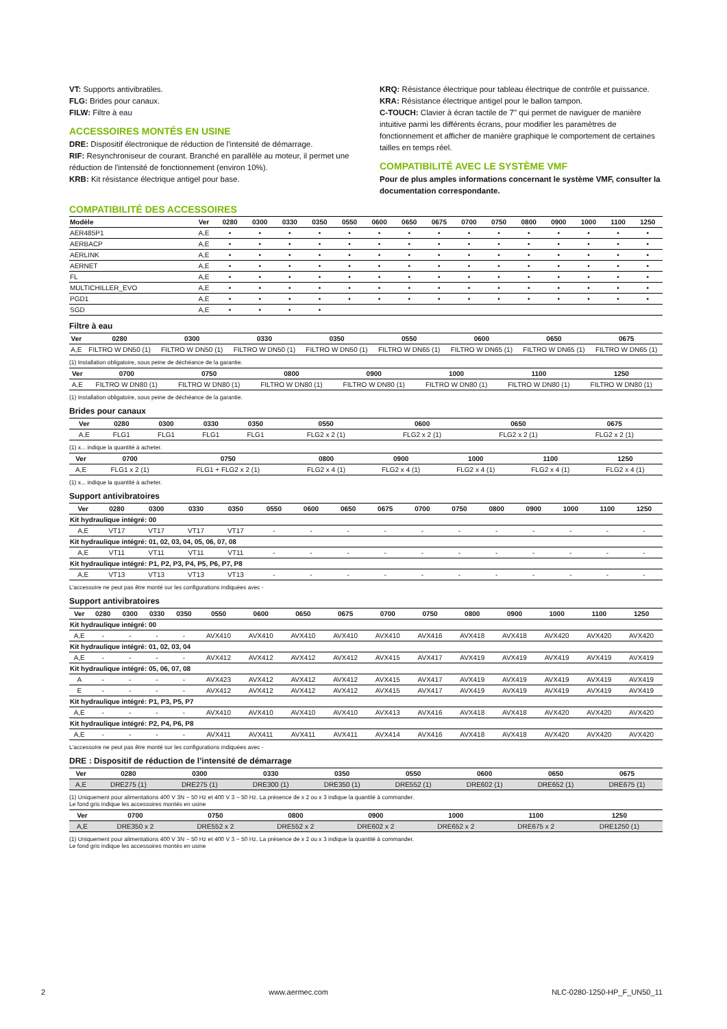VT: Supports antivibratiles.
FLG: Brides pour canaux.
FILW: Filtre à eau
ACCESSOIRES MONTÉS EN USINE
DRE: Dispositif électronique de réduction de l’intensité de démarrage.
RIF: Resynchroniseur de courant. Branché en parallèle au moteur, il permet une réduction de l'intensité de fonctionnement (environ 10%).
KRB: Kit résistance électrique antigel pour base.
KRQ: Résistance électrique pour tableau électrique de contrôle et puissance.
KRA: Résistance électrique antigel pour le ballon tampon.
C-TOUCH: Clavier à écran tactile de 7" qui permet de naviguer de manière intuitive parmi les différents écrans, pour modifier les paramètres de fonctionnement et afficher de manière graphique le comportement de certaines tailles en temps réel.
COMPATIBILITÉ AVEC LE SYSTÈME VMF
Pour de plus amples informations concernant le système VMF, consulter la documentation correspondante.
COMPATIBILITÉ DES ACCESSOIRES
| Modèle | Ver | 0280 | 0300 | 0330 | 0350 | 0550 | 0600 | 0650 | 0675 | 0700 | 0750 | 0800 | 0900 | 1000 | 1100 | 1250 |
| --- | --- | --- | --- | --- | --- | --- | --- | --- | --- | --- | --- | --- | --- | --- | --- | --- |
| AER485P1 | A,E | • | • | • | • | • | • | • | • | • | • | • | • | • | • | • |
| AERBACP | A,E | • | • | • | • | • | • | • | • | • | • | • | • | • | • | • |
| AERLINK | A,E | • | • | • | • | • | • | • | • | • | • | • | • | • | • | • |
| AERNET | A,E | • | • | • | • | • | • | • | • | • | • | • | • | • | • | • |
| FL | A,E | • | • | • | • | • | • | • | • | • | • | • | • | • | • | • |
| MULTICHILLER_EVO | A,E | • | • | • | • | • | • | • | • | • | • | • | • | • | • | • |
| PGD1 | A,E | • | • | • | • | • | • | • | • | • | • | • | • | • | • | • |
| SGD | A,E | • | • | • | • | | | | | | | | | | | |
Filtre à eau
| Ver | 0280 | 0300 | 0330 | 0350 | 0550 | 0600 | 0650 | 0675 |
| --- | --- | --- | --- | --- | --- | --- | --- | --- |
| A,E | FILTRO W DN50 (1) | FILTRO W DN50 (1) | FILTRO W DN50 (1) | FILTRO W DN50 (1) | FILTRO W DN65 (1) | FILTRO W DN65 (1) | FILTRO W DN65 (1) | FILTRO W DN65 (1) |
(1) Installation obligatoire, sous peine de déchéance de la garantie.
| Ver | 0700 | 0750 | 0800 | 0900 | 1000 | 1100 | 1250 |
| --- | --- | --- | --- | --- | --- | --- | --- |
| A,E | FILTRO W DN80 (1) | FILTRO W DN80 (1) | FILTRO W DN80 (1) | FILTRO W DN80 (1) | FILTRO W DN80 (1) | FILTRO W DN80 (1) | FILTRO W DN80 (1) |
(1) Installation obligatoire, sous peine de déchéance de la garantie.
Brides pour canaux
| Ver | 0280 | 0300 | 0330 | 0350 | 0550 | 0600 | 0650 | 0675 |
| --- | --- | --- | --- | --- | --- | --- | --- | --- |
| A,E | FLG1 | FLG1 | FLG1 | FLG1 | FLG2 x 2 (1) | FLG2 x 2 (1) | FLG2 x 2 (1) | FLG2 x 2 (1) |
(1) x... indique la quantité à acheter.
| Ver | 0700 | 0750 | 0800 | 0900 | 1000 | 1100 | 1250 |
| --- | --- | --- | --- | --- | --- | --- | --- |
| A,E | FLG1 x 2 (1) | FLG1 + FLG2 x 2 (1) | FLG2 x 4 (1) | FLG2 x 4 (1) | FLG2 x 4 (1) | FLG2 x 4 (1) | FLG2 x 4 (1) |
(1) x... indique la quantité à acheter.
Support antivibratoires
| Ver | 0280 | 0300 | 0330 | 0350 | 0550 | 0600 | 0650 | 0675 | 0700 | 0750 | 0800 | 0900 | 1000 | 1100 | 1250 |
| --- | --- | --- | --- | --- | --- | --- | --- | --- | --- | --- | --- | --- | --- | --- | --- |
| Kit hydraulique intégré: 00 | | | | | | | | | | | | | | | |
| A,E | VT17 | VT17 | VT17 | VT17 | - | - | - | - | - | - | - | - | - | - | - |
| Kit hydraulique intégré: 01, 02, 03, 04, 05, 06, 07, 08 | | | | | | | | | | | | | | | |
| A,E | VT11 | VT11 | VT11 | VT11 | - | - | - | - | - | - | - | - | - | - | - |
| Kit hydraulique intégré: P1, P2, P3, P4, P5, P6, P7, P8 | | | | | | | | | | | | | | | |
| A,E | VT13 | VT13 | VT13 | VT13 | - | - | - | - | - | - | - | - | - | - | - |
L'accessoire ne peut pas être monté sur les configurations indiquées avec -
Support antivibratoires
| Ver | 0280 | 0300 | 0330 | 0350 | 0550 | 0600 | 0650 | 0675 | 0700 | 0750 | 0800 | 0900 | 1000 | 1100 | 1250 |
| --- | --- | --- | --- | --- | --- | --- | --- | --- | --- | --- | --- | --- | --- | --- | --- |
| Kit hydraulique intégré: 00 | | | | | | | | | | | | | | | |
| A,E | - | - | - | - | AVX410 | AVX410 | AVX410 | AVX410 | AVX410 | AVX416 | AVX418 | AVX418 | AVX420 | AVX420 | AVX420 |
| Kit hydraulique intégré: 01, 02, 03, 04 | | | | | | | | | | | | | | | |
| A,E | - | - | - | - | AVX412 | AVX412 | AVX412 | AVX412 | AVX415 | AVX417 | AVX419 | AVX419 | AVX419 | AVX419 | AVX419 |
| Kit hydraulique intégré: 05, 06, 07, 08 | | | | | | | | | | | | | | | |
| A | - | - | - | - | AVX423 | AVX412 | AVX412 | AVX412 | AVX415 | AVX417 | AVX419 | AVX419 | AVX419 | AVX419 | AVX419 |
| E | - | - | - | - | AVX412 | AVX412 | AVX412 | AVX412 | AVX415 | AVX417 | AVX419 | AVX419 | AVX419 | AVX419 | AVX419 |
| Kit hydraulique intégré: P1, P3, P5, P7 | | | | | | | | | | | | | | | |
| A,E | - | - | - | - | AVX410 | AVX410 | AVX410 | AVX410 | AVX413 | AVX416 | AVX418 | AVX418 | AVX420 | AVX420 | AVX420 |
| Kit hydraulique intégré: P2, P4, P6, P8 | | | | | | | | | | | | | | | |
| A,E | - | - | - | - | AVX411 | AVX411 | AVX411 | AVX411 | AVX414 | AVX416 | AVX418 | AVX418 | AVX420 | AVX420 | AVX420 |
L'accessoire ne peut pas être monté sur les configurations indiquées avec -
DRE : Dispositif de réduction de l’intensité de démarrage
| Ver | 0280 | 0300 | 0330 | 0350 | 0550 | 0600 | 0650 | 0675 |
| --- | --- | --- | --- | --- | --- | --- | --- | --- |
| A,E | DRE275 (1) | DRE275 (1) | DRE300 (1) | DRE350 (1) | DRE552 (1) | DRE602 (1) | DRE652 (1) | DRE675 (1) |
(1) Uniquement pour alimentations 400 V 3N ~ 50 Hz et 400 V 3 ~ 50 Hz. La présence de x 2 ou x 3 indique la quantité à commander.
Le fond gris indique les accessoires montés en usine
| Ver | 0700 | 0750 | 0800 | 0900 | 1000 | 1100 | 1250 |
| --- | --- | --- | --- | --- | --- | --- | --- |
| A,E | DRE350 x 2 | DRE552 x 2 | DRE552 x 2 | DRE602 x 2 | DRE652 x 2 | DRE675 x 2 | DRE1250 (1) |
(1) Uniquement pour alimentations 400 V 3N ~ 50 Hz et 400 V 3 ~ 50 Hz. La présence de x 2 ou x 3 indique la quantité à commander.
Le fond gris indique les accessoires montés en usine
2 www.aermec.com NLC-0280-1250-HP_F_UN50_11